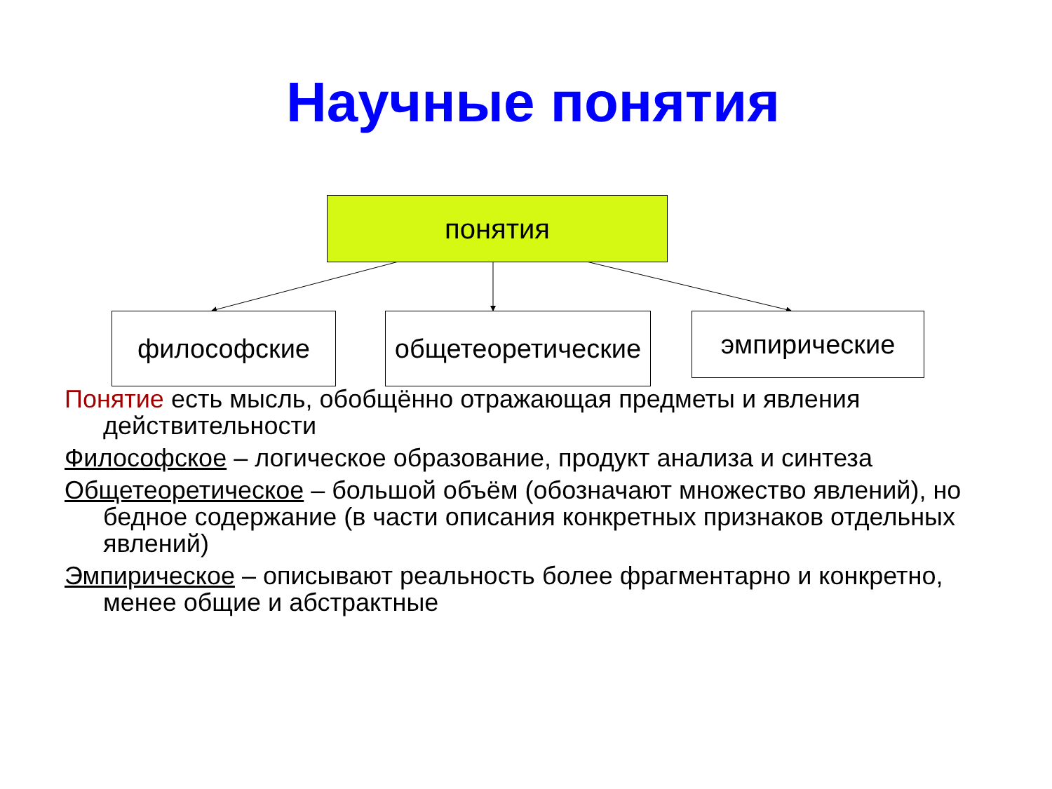Научные понятия
понятия
философские
общетеоретические
эмпирические
Понятие есть мысль, обобщённо отражающая предметы и явления действительности
Философское – логическое образование, продукт анализа и синтеза
Общетеоретическое – большой объём (обозначают множество явлений), но бедное содержание (в части описания конкретных признаков отдельных явлений)
Эмпирическое – описывают реальность более фрагментарно и конкретно, менее общие и абстрактные